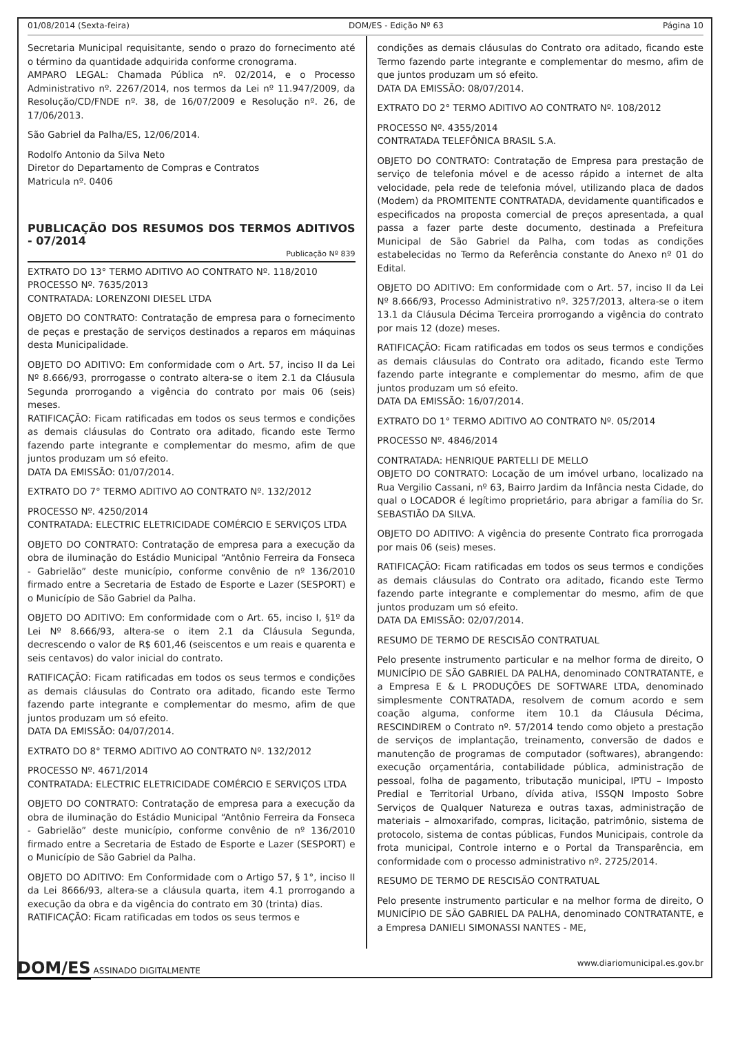01/08/2014 (Sexta-feira) DOM/ES - Edição Nº 63 Página 10
Secretaria Municipal requisitante, sendo o prazo do fornecimento até o término da quantidade adquirida conforme cronograma.
AMPARO LEGAL: Chamada Pública nº. 02/2014, e o Processo Administrativo nº. 2267/2014, nos termos da Lei nº 11.947/2009, da Resolução/CD/FNDE nº. 38, de 16/07/2009 e Resolução nº. 26, de 17/06/2013.
São Gabriel da Palha/ES, 12/06/2014.
Rodolfo Antonio da Silva Neto
Diretor do Departamento de Compras e Contratos
Matricula nº. 0406
PUBLICAÇÃO DOS RESUMOS DOS TERMOS ADITIVOS - 07/2014
Publicação Nº 839
EXTRATO DO 13° TERMO ADITIVO AO CONTRATO Nº. 118/2010
PROCESSO Nº. 7635/2013
CONTRATADA: LORENZONI DIESEL LTDA
OBJETO DO CONTRATO: Contratação de empresa para o fornecimento de peças e prestação de serviços destinados a reparos em máquinas desta Municipalidade.
OBJETO DO ADITIVO: Em conformidade com o Art. 57, inciso II da Lei Nº 8.666/93, prorrogasse o contrato altera-se o item 2.1 da Cláusula Segunda prorrogando a vigência do contrato por mais 06 (seis) meses.
RATIFICAÇÃO: Ficam ratificadas em todos os seus termos e condições as demais cláusulas do Contrato ora aditado, ficando este Termo fazendo parte integrante e complementar do mesmo, afim de que juntos produzam um só efeito.
DATA DA EMISSÃO: 01/07/2014.
EXTRATO DO 7° TERMO ADITIVO AO CONTRATO Nº. 132/2012
PROCESSO Nº. 4250/2014
CONTRATADA: ELECTRIC ELETRICIDADE COMÉRCIO E SERVIÇOS LTDA
OBJETO DO CONTRATO: Contratação de empresa para a execução da obra de iluminação do Estádio Municipal “Antônio Ferreira da Fonseca - Gabrielão” deste município, conforme convênio de nº 136/2010 firmado entre a Secretaria de Estado de Esporte e Lazer (SESPORT) e o Município de São Gabriel da Palha.
OBJETO DO ADITIVO: Em conformidade com o Art. 65, inciso I, §1º da Lei Nº 8.666/93, altera-se o item 2.1 da Cláusula Segunda, decrescendo o valor de R$ 601,46 (seiscentos e um reais e quarenta e seis centavos) do valor inicial do contrato.
RATIFICAÇÃO: Ficam ratificadas em todos os seus termos e condições as demais cláusulas do Contrato ora aditado, ficando este Termo fazendo parte integrante e complementar do mesmo, afim de que juntos produzam um só efeito.
DATA DA EMISSÃO: 04/07/2014.
EXTRATO DO 8° TERMO ADITIVO AO CONTRATO Nº. 132/2012
PROCESSO Nº. 4671/2014
CONTRATADA: ELECTRIC ELETRICIDADE COMÉRCIO E SERVIÇOS LTDA
OBJETO DO CONTRATO: Contratação de empresa para a execução da obra de iluminação do Estádio Municipal “Antônio Ferreira da Fonseca - Gabrielão” deste município, conforme convênio de nº 136/2010 firmado entre a Secretaria de Estado de Esporte e Lazer (SESPORT) e o Município de São Gabriel da Palha.
OBJETO DO ADITIVO: Em Conformidade com o Artigo 57, § 1°, inciso II da Lei 8666/93, altera-se a cláusula quarta, item 4.1 prorrogando a execução da obra e da vigência do contrato em 30 (trinta) dias.
RATIFICAÇÃO: Ficam ratificadas em todos os seus termos e
condições as demais cláusulas do Contrato ora aditado, ficando este Termo fazendo parte integrante e complementar do mesmo, afim de que juntos produzam um só efeito.
DATA DA EMISSÃO: 08/07/2014.
EXTRATO DO 2° TERMO ADITIVO AO CONTRATO Nº. 108/2012
PROCESSO Nº. 4355/2014
CONTRATADA TELEFÔNICA BRASIL S.A.
OBJETO DO CONTRATO: Contratação de Empresa para prestação de serviço de telefonia móvel e de acesso rápido a internet de alta velocidade, pela rede de telefonia móvel, utilizando placa de dados (Modem) da PROMITENTE CONTRATADA, devidamente quantificados e especificados na proposta comercial de preços apresentada, a qual passa a fazer parte deste documento, destinada a Prefeitura Municipal de São Gabriel da Palha, com todas as condições estabelecidas no Termo da Referência constante do Anexo nº 01 do Edital.
OBJETO DO ADITIVO: Em conformidade com o Art. 57, inciso II da Lei Nº 8.666/93, Processo Administrativo nº. 3257/2013, altera-se o item 13.1 da Cláusula Décima Terceira prorrogando a vigência do contrato por mais 12 (doze) meses.
RATIFICAÇÃO: Ficam ratificadas em todos os seus termos e condições as demais cláusulas do Contrato ora aditado, ficando este Termo fazendo parte integrante e complementar do mesmo, afim de que juntos produzam um só efeito.
DATA DA EMISSÃO: 16/07/2014.
EXTRATO DO 1° TERMO ADITIVO AO CONTRATO Nº. 05/2014
PROCESSO Nº. 4846/2014
CONTRATADA: HENRIQUE PARTELLI DE MELLO
OBJETO DO CONTRATO: Locação de um imóvel urbano, localizado na Rua Vergilio Cassani, nº 63, Bairro Jardim da Infância nesta Cidade, do qual o LOCADOR é legítimo proprietário, para abrigar a família do Sr. SEBASTIÃO DA SILVA.
OBJETO DO ADITIVO: A vigência do presente Contrato fica prorrogada por mais 06 (seis) meses.
RATIFICAÇÃO: Ficam ratificadas em todos os seus termos e condições as demais cláusulas do Contrato ora aditado, ficando este Termo fazendo parte integrante e complementar do mesmo, afim de que juntos produzam um só efeito.
DATA DA EMISSÃO: 02/07/2014.
RESUMO DE TERMO DE RESCISÃO CONTRATUAL
Pelo presente instrumento particular e na melhor forma de direito, O MUNICÍPIO DE SÃO GABRIEL DA PALHA, denominado CONTRATANTE, e a Empresa E & L PRODUÇÕES DE SOFTWARE LTDA, denominado simplesmente CONTRATADA, resolvem de comum acordo e sem coação alguma, conforme item 10.1 da Cláusula Décima, RESCINDIREM o Contrato nº. 57/2014 tendo como objeto a prestação de serviços de implantação, treinamento, conversão de dados e manutenção de programas de computador (softwares), abrangendo: execução orçamentária, contabilidade pública, administração de pessoal, folha de pagamento, tributação municipal, IPTU – Imposto Predial e Territorial Urbano, dívida ativa, ISSQN Imposto Sobre Serviços de Qualquer Natureza e outras taxas, administração de materiais – almoxarifado, compras, licitação, patrimônio, sistema de protocolo, sistema de contas públicas, Fundos Municipais, controle da frota municipal, Controle interno e o Portal da Transparência, em conformidade com o processo administrativo nº. 2725/2014.
RESUMO DE TERMO DE RESCISÃO CONTRATUAL
Pelo presente instrumento particular e na melhor forma de direito, O MUNICÍPIO DE SÃO GABRIEL DA PALHA, denominado CONTRATANTE, e a Empresa DANIELI SIMONASSI NANTES - ME,
DOM/ES ASSINADO DIGITALMENTE www.diariomunicipal.es.gov.br